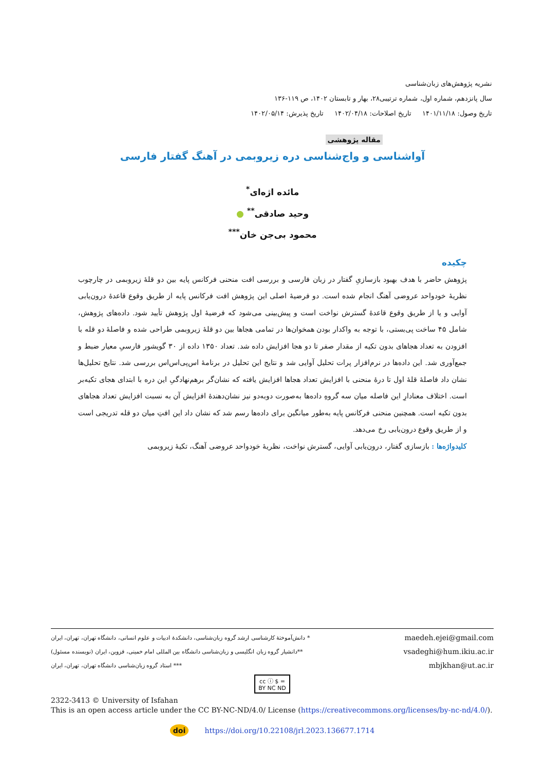نشریه پژوهش‌های زبان‌شناسی
سال پانزدهم، شماره اول، شماره ترتیبی۲۸، بهار و تابستان ۱۴۰۲، ص ۱۱۹-۱۳۶
تاریخ وصول: ۱۴۰۱/۱۱/۱۸ تاریخ اصلاحات: ۱۴۰۲/۰۴/۱۸ تاریخ پذیرش: ۱۴۰۲/۰۵/۱۴
مقاله پژوهشی
آواشناسی و واج‌شناسی دره زیروبمی در آهنگ گفتار فارسی
مائده اژه‌ای<sup>*</sup>
وحید صادقی<sup>**</sup> ●
محمود بی‌جن خان<sup>***</sup>
چکیده
پژوهش حاضر با هدف بهبود بازسازیِ گفتار در زبان فارسی و بررسی افت منحنی فرکانس پایه بین دو قلهٔ زیروبمی در چارچوب نظریهٔ خودواحد عروضی آهنگ انجام شده است. دو فرضیهٔ اصلی این پژوهش افت فرکانس پایه از طریق وقوع قاعدهٔ درون‌یابی آوایی و یا از طریق وقوع قاعدهٔ گسترش نواخت است و پیش‌بینی می‌شود که فرضیهٔ اول پژوهش تأیید شود. داده‌های پژوهش، شامل ۴۵ ساخت پی‌بستی، با توجه به واکدار بودن همخوان‌ها در تمامی هجاها بین دو قلهٔ زیروبمی طراحی شده و فاصلهٔ دو قله با افزودن به تعداد هجاهای بدون تکیه از مقدار صفر تا دو هجا افزایش داده شد. تعداد ۱۳۵۰ داده از ۳۰ گویشور فارسیِ معیار ضبط و جمع‌آوری شد. این داده‌ها در نرم‌افزار پرات تحلیل آوایی شد و نتایج این تحلیل در برنامهٔ اس‌پی‌اس‌اس بررسی شد. نتایج تحلیل‌ها نشان داد فاصلهٔ قلهٔ اول تا درهٔ منحنی با افزایش تعداد هجاها افزایش یافته که نشان‌گر برهم‌نهادگیِ این دره با ابتدای هجای تکیه‌بر است. اختلاف معنادارِ این فاصله میان سه گروهِ داده‌ها به‌صورت دوبه‌دو نیز نشان‌دهندهٔ افزایش آن به نسبت افزایش تعداد هجاهای بدون تکیه است. همچنین منحنی فرکانس پایه به‌طور میانگین برای داده‌ها رسم شد که نشان داد این افتِ میان دو قله تدریجی است و از طریق وقوع درون‌یابی رخ می‌دهد.
کلیدواژه‌ها : بازسازی گفتار، درون‌یابی آوایی، گسترش نواخت، نظریهٔ خودواحد عروضی آهنگ، تکیهٔ زیروبمی
* دانش‌آموختهٔ کارشناسی ارشد گروه زبان‌شناسی، دانشکدهٔ ادبیات و علوم انسانی، دانشگاه تهران، تهران، ایران maedeh.ejei@gmail.com
**دانشیار گروه زبان انگلیسی و زبان‌شناسی دانشگاه بین المللی امام خمینی، قزوین، ایران (نویسنده مسئول) vsadeghi@hum.ikiu.ac.ir
*** استاد گروه زبان‌شناسی دانشگاه تهران، تهران، ایران mbjkhan@ut.ac.ir
cc ⓘ $ =
BY NC ND
2322-3413 © University of Isfahan
This is an open access article under the CC BY-NC-ND/4.0/ License (https://creativecommons.org/licenses/by-nc-nd/4.0/).
doi https://doi.org/10.22108/jrl.2023.136677.1714